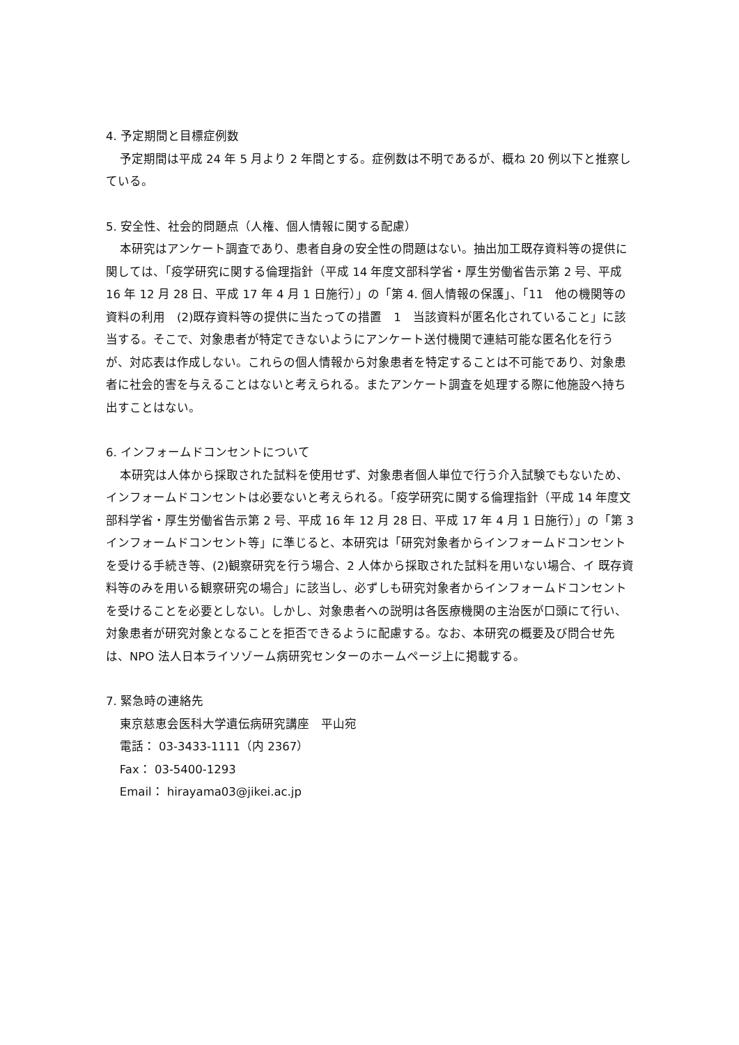4. 予定期間と目標症例数
予定期間は平成 24 年 5 月より 2 年間とする。症例数は不明であるが、概ね 20 例以下と推察している。
5. 安全性、社会的問題点（人権、個人情報に関する配慮）
本研究はアンケート調査であり、患者自身の安全性の問題はない。抽出加工既存資料等の提供に関しては、「疫学研究に関する倫理指針（平成 14 年度文部科学省・厚生労働省告示第 2 号、平成 16 年 12 月 28 日、平成 17 年 4 月 1 日施行）」の「第 4. 個人情報の保護」、「11　他の機関等の資料の利用　(2)既存資料等の提供に当たっての措置　1　当該資料が匿名化されていること」に該当する。そこで、対象患者が特定できないようにアンケート送付機関で連結可能な匿名化を行うが、対応表は作成しない。これらの個人情報から対象患者を特定することは不可能であり、対象患者に社会的害を与えることはないと考えられる。またアンケート調査を処理する際に他施設へ持ち出すことはない。
6. インフォームドコンセントについて
本研究は人体から採取された試料を使用せず、対象患者個人単位で行う介入試験でもないため、インフォームドコンセントは必要ないと考えられる。「疫学研究に関する倫理指針（平成 14 年度文部科学省・厚生労働省告示第 2 号、平成 16 年 12 月 28 日、平成 17 年 4 月 1 日施行）」の「第 3　インフォームドコンセント等」に準じると、本研究は「研究対象者からインフォームドコンセントを受ける手続き等、(2)観察研究を行う場合、2 人体から採取された試料を用いない場合、イ 既存資料等のみを用いる観察研究の場合」に該当し、必ずしも研究対象者からインフォームドコンセントを受けることを必要としない。しかし、対象患者への説明は各医療機関の主治医が口頭にて行い、対象患者が研究対象となることを拒否できるように配慮する。なお、本研究の概要及び問合せ先は、NPO 法人日本ライソゾーム病研究センターのホームページ上に掲載する。
7. 緊急時の連絡先
東京慈恵会医科大学遺伝病研究講座　平山宛
電話： 03-3433-1111（内 2367）
Fax： 03-5400-1293
Email： hirayama03@jikei.ac.jp